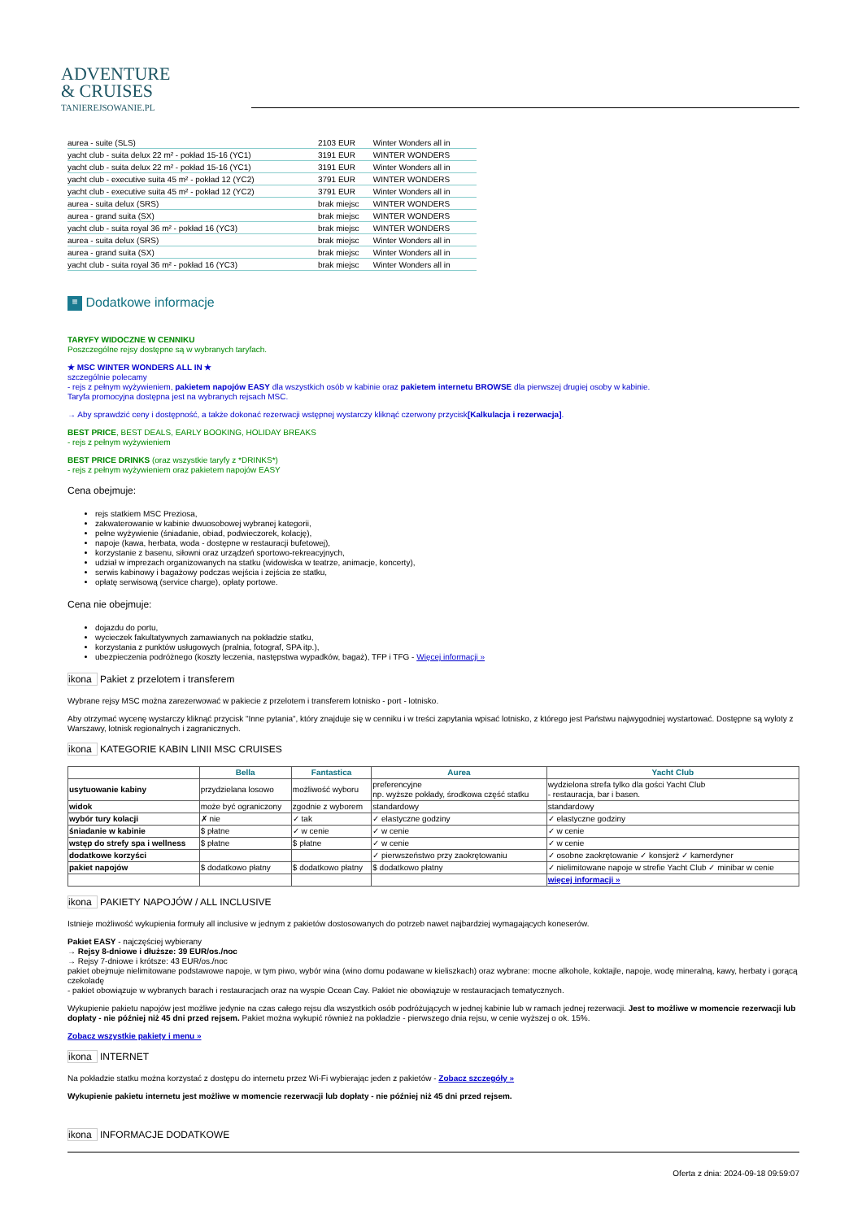ADVENTURE
& CRUISES
TANIEREJSOWANIE.PL
| aurea - suite (SLS) | 2103 EUR | Winter Wonders all in |
| yacht club - suita delux 22 m² - pokład 15-16 (YC1) | 3191 EUR | WINTER WONDERS |
| yacht club - suita delux 22 m² - pokład 15-16 (YC1) | 3191 EUR | Winter Wonders all in |
| yacht club - executive suita 45 m² - pokład 12 (YC2) | 3791 EUR | WINTER WONDERS |
| yacht club - executive suita 45 m² - pokład 12 (YC2) | 3791 EUR | Winter Wonders all in |
| aurea - suita delux (SRS) | brak miejsc | WINTER WONDERS |
| aurea - grand suita (SX) | brak miejsc | WINTER WONDERS |
| yacht club - suita royal 36 m² - pokład 16 (YC3) | brak miejsc | WINTER WONDERS |
| aurea - suita delux (SRS) | brak miejsc | Winter Wonders all in |
| aurea - grand suita (SX) | brak miejsc | Winter Wonders all in |
| yacht club - suita royal 36 m² - pokład 16 (YC3) | brak miejsc | Winter Wonders all in |
≡ Dodatkowe informacje
TARYFY WIDOCZNE W CENNIKU
Poszczególne rejsy dostępne są w wybranych taryfach.
★ MSC WINTER WONDERS ALL IN ★
szczególnie polecamy
- rejs z pełnym wyżywieniem, pakietem napojów EASY dla wszystkich osób w kabinie oraz pakietem internetu BROWSE dla pierwszej drugiej osoby w kabinie.
Taryfa promocyjna dostępna jest na wybranych rejsach MSC.
→ Aby sprawdzić ceny i dostępność, a także dokonać rezerwacji wstępnej wystarczy kliknąć czerwony przycisk[Kalkulacja i rezerwacja].
BEST PRICE, BEST DEALS, EARLY BOOKING, HOLIDAY BREAKS
- rejs z pełnym wyżywieniem
BEST PRICE DRINKS (oraz wszystkie taryfy z *DRINKS*)
- rejs z pełnym wyżywieniem oraz pakietem napojów EASY
Cena obejmuje:
rejs statkiem MSC Preziosa,
zakwaterowanie w kabinie dwuosobowej wybranej kategorii,
pełne wyżywienie (śniadanie, obiad, podwieczorek, kolację),
napoje (kawa, herbata, woda - dostępne w restauracji bufetowej),
korzystanie z basenu, siłowni oraz urządzeń sportowo-rekreacyjnych,
udział w imprezach organizowanych na statku (widowiska w teatrze, animacje, koncerty),
serwis kabinowy i bagażowy podczas wejścia i zejścia ze statku,
opłatę serwisową (service charge), opłaty portowe.
Cena nie obejmuje:
dojazdu do portu,
wycieczek fakultatywnych zamawianych na pokładzie statku,
korzystania z punktów usługowych (pralnia, fotograf, SPA itp.),
ubezpieczenia podróżnego (koszty leczenia, następstwa wypadków, bagaż), TFP i TFG - Więcej informacji »
ikona Pakiet z przelotem i transferem
Wybrane rejsy MSC można zarezerwować w pakiecie z przelotem i transferem lotnisko - port - lotnisko.
Aby otrzymać wycenę wystarczy kliknąć przycisk "Inne pytania", który znajduje się w cenniku i w treści zapytania wpisać lotnisko, z którego jest Państwu najwygodniej wystartować. Dostępne są wyloty z Warszawy, lotnisk regionalnych i zagranicznych.
ikona KATEGORIE KABIN LINII MSC CRUISES
| | Bella | Fantastica | Aurea | Yacht Club |
| --- | --- | --- | --- | --- |
| usytuowanie kabiny | przydzielana losowo | możliwość wyboru | preferencyjne np. wyższe pokłady, środkowa część statku | wydzielona strefa tylko dla gości Yacht Club - restauracja, bar i basen. |
| widok | może być ograniczony | zgodnie z wyborem | standardowy | standardowy |
| wybór tury kolacji | ✗ nie | ✓ tak | ✓ elastyczne godziny | ✓ elastyczne godziny |
| śniadanie w kabinie | $ płatne | ✓ w cenie | ✓ w cenie | ✓ w cenie |
| wstęp do strefy spa i wellness | $ płatne | $ płatne | ✓ w cenie | ✓ w cenie |
| dodatkowe korzyści | | | ✓ pierwszeństwo przy zaokrętowaniu | ✓ osobne zaokrętowanie ✓ konsjerż ✓ kamerdyner |
| pakiet napojów | $ dodatkowo płatny | $ dodatkowo płatny | $ dodatkowo płatny | ✓ nielimitowane napoje w strefie Yacht Club ✓ minibar w cenie |
| | | | | więcej informacji » |
ikona PAKIETY NAPOJÓW / ALL INCLUSIVE
Istnieje możliwość wykupienia formuły all inclusive w jednym z pakietów dostosowanych do potrzeb nawet najbardziej wymagających koneserów.
Pakiet EASY - najczęściej wybierany
→ Rejsy 8-dniowe i dłuższe: 39 EUR/os./noc
→ Rejsy 7-dniowe i krótsze: 43 EUR/os./noc
pakiet obejmuje nielimitowane podstawowe napoje, w tym piwo, wybór wina (wino domu podawane w kieliszkach) oraz wybrane: mocne alkohole, koktajle, napoje, wodę mineralną, kawy, herbaty i gorącą czekoladę
- pakiet obowiązuje w wybranych barach i restauracjach oraz na wyspie Ocean Cay. Pakiet nie obowiązuje w restauracjach tematycznych.
Wykupienie pakietu napojów jest możliwe jedynie na czas całego rejsu dla wszystkich osób podróżujących w jednej kabinie lub w ramach jednej rezerwacji. Jest to możliwe w momencie rezerwacji lub dopłaty - nie później niż 45 dni przed rejsem. Pakiet można wykupić również na pokładzie - pierwszego dnia rejsu, w cenie wyższej o ok. 15%.
Zobacz wszystkie pakiety i menu »
ikona INTERNET
Na pokładzie statku można korzystać z dostępu do internetu przez Wi-Fi wybierając jeden z pakietów - Zobacz szczegóły »
Wykupienie pakietu internetu jest możliwe w momencie rezerwacji lub dopłaty - nie później niż 45 dni przed rejsem.
ikona INFORMACJE DODATKOWE
Oferta z dnia: 2024-09-18 09:59:07